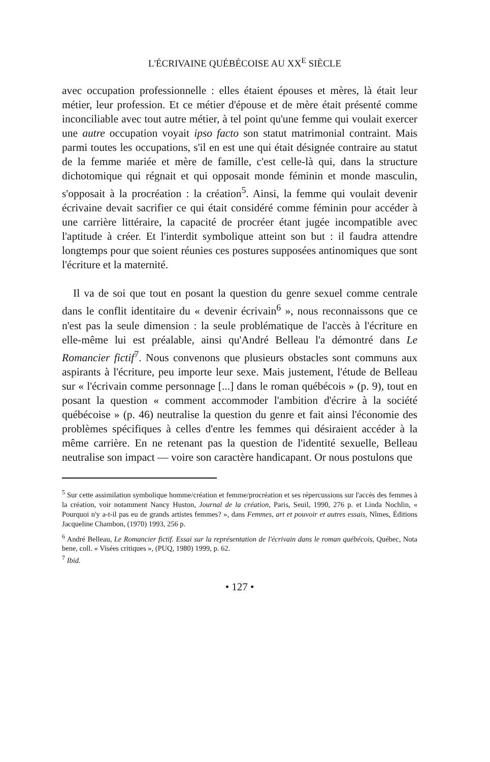L'ÉCRIVAINE QUÉBÉCOISE AU XX<sup>E</sup> SIÈCLE
avec occupation professionnelle : elles étaient épouses et mères, là était leur métier, leur profession. Et ce métier d'épouse et de mère était présenté comme inconciliable avec tout autre métier, à tel point qu'une femme qui voulait exercer une autre occupation voyait ipso facto son statut matrimonial contraint. Mais parmi toutes les occupations, s'il en est une qui était désignée contraire au statut de la femme mariée et mère de famille, c'est celle-là qui, dans la structure dichotomique qui régnait et qui opposait monde féminin et monde masculin, s'opposait à la procréation : la création<sup>5</sup>. Ainsi, la femme qui voulait devenir écrivaine devait sacrifier ce qui était considéré comme féminin pour accéder à une carrière littéraire, la capacité de procréer étant jugée incompatible avec l'aptitude à créer. Et l'interdit symbolique atteint son but : il faudra attendre longtemps pour que soient réunies ces postures supposées antinomiques que sont l'écriture et la maternité.
Il va de soi que tout en posant la question du genre sexuel comme centrale dans le conflit identitaire du « devenir écrivain<sup>6</sup> », nous reconnaissons que ce n'est pas la seule dimension : la seule problématique de l'accès à l'écriture en elle-même lui est préalable, ainsi qu'André Belleau l'a démontré dans Le Romancier fictif<sup>7</sup>. Nous convenons que plusieurs obstacles sont communs aux aspirants à l'écriture, peu importe leur sexe. Mais justement, l'étude de Belleau sur « l'écrivain comme personnage [...] dans le roman québécois » (p. 9), tout en posant la question « comment accommoder l'ambition d'écrire à la société québécoise » (p. 46) neutralise la question du genre et fait ainsi l'économie des problèmes spécifiques à celles d'entre les femmes qui désiraient accéder à la même carrière. En ne retenant pas la question de l'identité sexuelle, Belleau neutralise son impact — voire son caractère handicapant. Or nous postulons que
<sup>5</sup> Sur cette assimilation symbolique homme/création et femme/procréation et ses répercussions sur l'accès des femmes à la création, voir notamment Nancy Huston, Journal de la création, Paris, Seuil, 1990, 276 p. et Linda Nochlin, « Pourquoi n'y a-t-il pas eu de grands artistes femmes? », dans Femmes, art et pouvoir et autres essais, Nîmes, Éditions Jacqueline Chambon, (1970) 1993, 256 p.
<sup>6</sup> André Belleau, Le Romancier fictif. Essai sur la représentation de l'écrivain dans le roman québécois, Québec, Nota bene, coll. « Visées critiques », (PUQ, 1980) 1999, p. 62.
<sup>7</sup> Ibid.
• 127 •